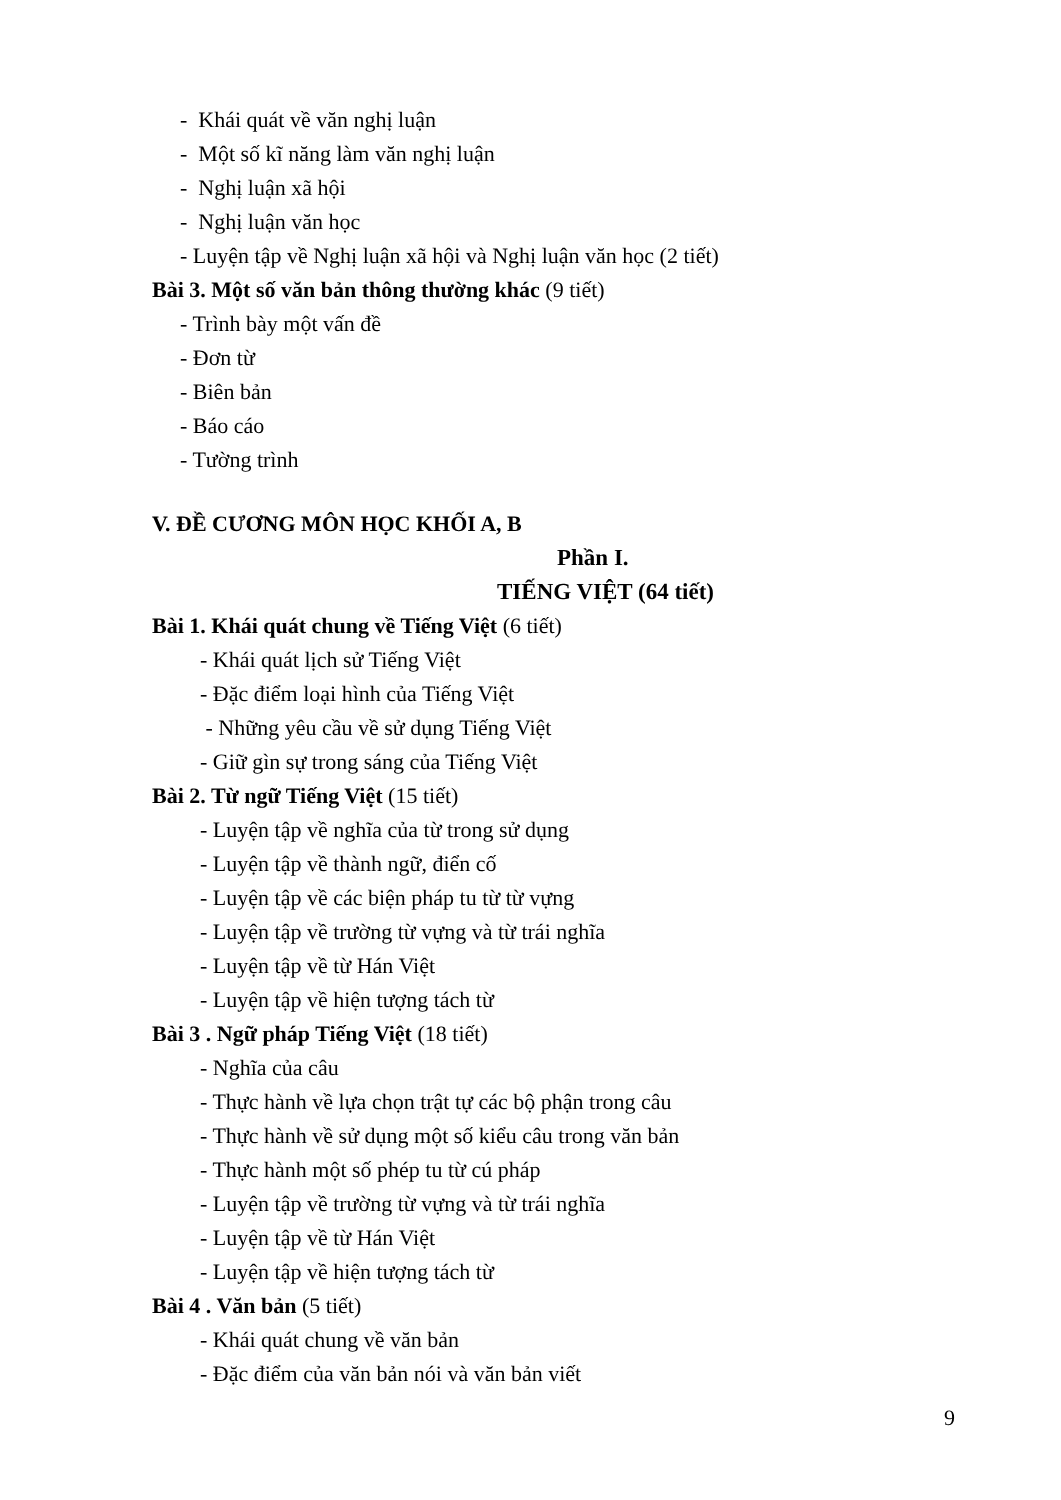- Khái quát về văn nghị luận
- Một số kĩ năng làm văn nghị luận
- Nghị luận xã hội
- Nghị luận văn học
- Luyện tập về Nghị luận xã hội và Nghị luận văn học (2 tiết)
Bài 3. Một số văn bản thông thường khác (9 tiết)
- Trình bày một vấn đề
- Đơn từ
- Biên bản
- Báo cáo
- Tường trình
V. ĐỀ CƯƠNG MÔN HỌC KHỐI A, B
Phần I.
TIẾNG VIỆT (64 tiết)
Bài 1. Khái quát chung về Tiếng Việt (6 tiết)
- Khái quát lịch sử Tiếng Việt
- Đặc điểm loại hình của Tiếng Việt
- Những yêu cầu về sử dụng Tiếng Việt
- Giữ gìn sự trong sáng của Tiếng Việt
Bài 2. Từ ngữ Tiếng Việt (15 tiết)
- Luyện tập về nghĩa của từ trong sử dụng
- Luyện tập về thành ngữ, điển cố
- Luyện tập về các biện pháp tu từ từ vựng
- Luyện tập về trường từ vựng và từ trái nghĩa
- Luyện tập về từ Hán Việt
- Luyện tập về hiện tượng tách từ
Bài 3 . Ngữ pháp Tiếng Việt (18 tiết)
- Nghĩa của câu
- Thực hành về lựa chọn trật tự các bộ phận trong câu
- Thực hành về sử dụng một số kiểu câu trong văn bản
- Thực hành một số phép tu từ cú pháp
- Luyện tập về trường từ vựng và từ trái nghĩa
- Luyện tập về từ Hán Việt
- Luyện tập về hiện tượng tách từ
Bài 4 . Văn bản (5 tiết)
- Khái quát chung về văn bản
- Đặc điểm của văn bản nói và văn bản viết
9